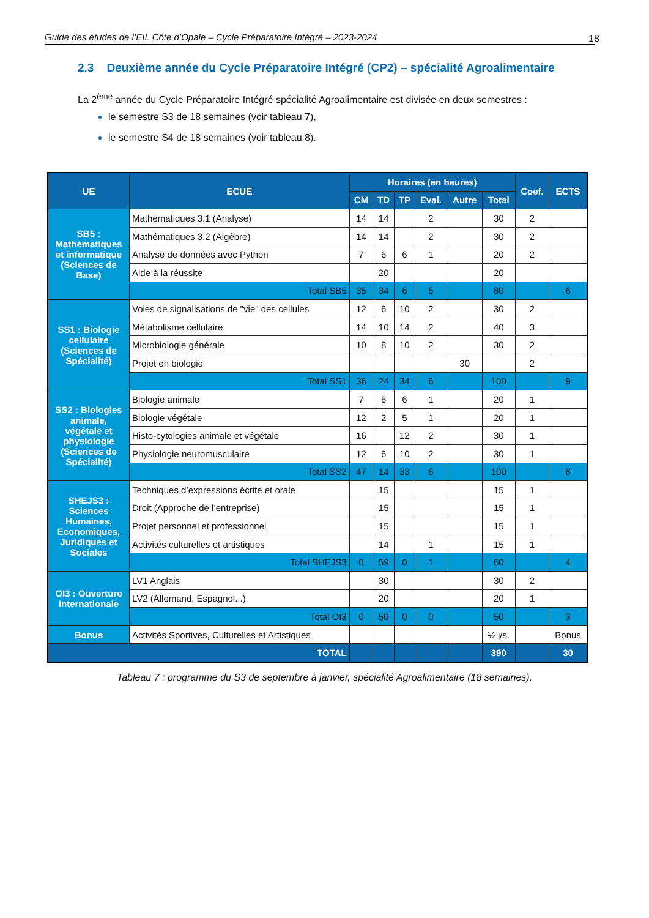Guide des études de l’EIL Côte d’Opale – Cycle Préparatoire Intégré – 2023-2024 18
2.3 Deuxième année du Cycle Préparatoire Intégré (CP2) – spécialité Agroalimentaire
La 2<sup>ème</sup> année du Cycle Préparatoire Intégré spécialité Agroalimentaire est divisée en deux semestres :
le semestre S3 de 18 semaines (voir tableau 7),
le semestre S4 de 18 semaines (voir tableau 8).
| UE | ECUE | Horaires (en heures) | | | | | | Coef. | ECTS |
| --- | --- | --- | --- | --- | --- | --- | --- | --- | --- |
| | | CM | TD | TP | Eval. | Autre | Total | | |
| SB5 : Mathématiques et informatique (Sciences de Base) | Mathématiques 3.1 (Analyse) | 14 | 14 | | 2 | | 30 | 2 | |
| | Mathématiques 3.2 (Algèbre) | 14 | 14 | | 2 | | 30 | 2 | |
| | Analyse de données avec Python | 7 | 6 | 6 | 1 | | 20 | 2 | |
| | Aide à la réussite | | 20 | | | | 20 | | |
| | Total SB5 | 35 | 34 | 6 | 5 | | 80 | | 6 |
| SS1 : Biologie cellulaire (Sciences de Spécialité) | Voies de signalisations de "vie" des cellules | 12 | 6 | 10 | 2 | | 30 | 2 | |
| | Métabolisme cellulaire | 14 | 10 | 14 | 2 | | 40 | 3 | |
| | Microbiologie générale | 10 | 8 | 10 | 2 | | 30 | 2 | |
| | Projet en biologie | | | | | 30 | | 2 | |
| | Total SS1 | 36 | 24 | 34 | 6 | | 100 | | 9 |
| SS2 : Biologies animale, végétale et physiologie (Sciences de Spécialité) | Biologie animale | 7 | 6 | 6 | 1 | | 20 | 1 | |
| | Biologie végétale | 12 | 2 | 5 | 1 | | 20 | 1 | |
| | Histo-cytologies animale et végétale | 16 | | 12 | 2 | | 30 | 1 | |
| | Physiologie neuromusculaire | 12 | 6 | 10 | 2 | | 30 | 1 | |
| | Total SS2 | 47 | 14 | 33 | 6 | | 100 | | 8 |
| SHEJS3 : Sciences Humaines, Economiques, Juridiques et Sociales | Techniques d’expressions écrite et orale | | 15 | | | | 15 | 1 | |
| | Droit (Approche de l’entreprise) | | 15 | | | | 15 | 1 | |
| | Projet personnel et professionnel | | 15 | | | | 15 | 1 | |
| | Activités culturelles et artistiques | | 14 | | 1 | | 15 | 1 | |
| | Total SHEJS3 | 0 | 59 | 0 | 1 | | 60 | | 4 |
| OI3 : Ouverture Internationale | LV1 Anglais | | 30 | | | | 30 | 2 | |
| | LV2 (Allemand, Espagnol...) | | 20 | | | | 20 | 1 | |
| | Total OI3 | 0 | 50 | 0 | 0 | | 50 | | 3 |
| Bonus | Activités Sportives, Culturelles et Artistiques | | | | | | ½ j/s. | | Bonus |
| TOTAL | | | | | | | 390 | | 30 |
Tableau 7 : programme du S3 de septembre à janvier, spécialité Agroalimentaire (18 semaines).